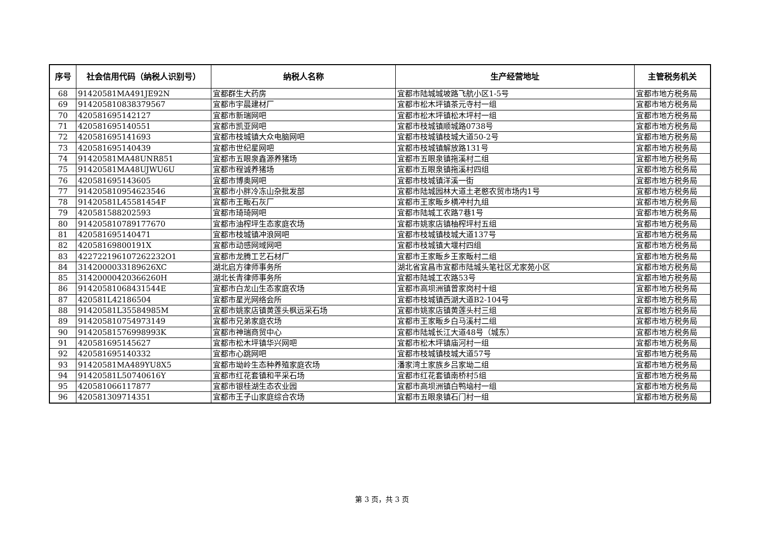| 序号 | 社会信用代码（纳税人识别号） | 纳税人名称 | 生产经营地址 | 主管税务机关 |
| --- | --- | --- | --- | --- |
| 68 | 91420581MA491JE92N | 宜都群生大药房 | 宜都市陆城城坡路飞航小区1-5号 | 宜都市地方税务局 |
| 69 | 914205810838379567 | 宜都市宇晨建材厂 | 宜都市松木坪镇茶元寺村一组 | 宜都市地方税务局 |
| 70 | 420581695142127 | 宜都市新瑞网吧 | 宜都市松木坪镇松木坪村一组 | 宜都市地方税务局 |
| 71 | 420581695140551 | 宜都市凯亚网吧 | 宜都市枝城镇顺城路0738号 | 宜都市地方税务局 |
| 72 | 420581695141693 | 宜都市枝城镇大众电脑网吧 | 宜都市枝城镇枝城大道50-2号 | 宜都市地方税务局 |
| 73 | 420581695140439 | 宜都市世纪星网吧 | 宜都市枝城镇解放路131号 | 宜都市地方税务局 |
| 74 | 91420581MA48UNR851 | 宜都市五眼泉鑫源养猪场 | 宜都市五眼泉镇拖溪村二组 | 宜都市地方税务局 |
| 75 | 91420581MA48UJWU6U | 宜都市程诚养猪场 | 宜都市五眼泉镇拖溪村四组 | 宜都市地方税务局 |
| 76 | 420581695143605 | 宜都市博奥网吧 | 宜都市枝城镇洋溪一街 | 宜都市地方税务局 |
| 77 | 914205810954623546 | 宜都市小胖冷冻山杂批发部 | 宜都市陆城园林大道土老憨农贸市场内1号 | 宜都市地方税务局 |
| 78 | 91420581L45581454F | 宜都市王畈石灰厂 | 宜都市王家畈乡横冲村九组 | 宜都市地方税务局 |
| 79 | 420581588202593 | 宜都市琦琦网吧 | 宜都市陆城工农路7巷1号 | 宜都市地方税务局 |
| 80 | 914205810789177670 | 宜都市油榨坪生态家庭农场 | 宜都市姚家店镇柚榨坪村五组 | 宜都市地方税务局 |
| 81 | 420581695140471 | 宜都市枝城镇冲浪网吧 | 宜都市枝城镇枝城大道137号 | 宜都市地方税务局 |
| 82 | 42058169800191X | 宜都市动感网域网吧 | 宜都市枝城镇大堰村四组 | 宜都市地方税务局 |
| 83 | 422722196107262232O1 | 宜都市龙腾工艺石材厂 | 宜都市王家畈乡王家畈村二组 | 宜都市地方税务局 |
| 84 | 3142000033189626XC | 湖北启方律师事务所 | 湖北省宜昌市宜都市陆城头笔社区尤家苑小区 | 宜都市地方税务局 |
| 85 | 31420000420366260H | 湖北长青律师事务所 | 宜都市陆城工农路53号 | 宜都市地方税务局 |
| 86 | 9142058106843​1544E | 宜都市白龙山生态家庭农场 | 宜都市高坝洲镇曾家岗村十组 | 宜都市地方税务局 |
| 87 | 420581L42186504 | 宜都市星光网络会所 | 宜都市枝城镇西湖大道B2-104号 | 宜都市地方税务局 |
| 88 | 91420581L35584985M | 宜都市姚家店镇黄莲头枫远采石场 | 宜都市姚家店镇黄莲头村三组 | 宜都市地方税务局 |
| 89 | 914205810754973149 | 宜都市兄弟家庭农场 | 宜都市王家畈乡白马溪村二组 | 宜都市地方税务局 |
| 90 | 91420581576998993K | 宜都市神瑞商贸中心 | 宜都市陆城长江大道48号（城东） | 宜都市地方税务局 |
| 91 | 420581695145627 | 宜都市松木坪镇华兴网吧 | 宜都市松木坪镇庙河村一组 | 宜都市地方税务局 |
| 92 | 420581695140332 | 宜都市心跳网吧 | 宜都市枝城镇枝城大道57号 | 宜都市地方税务局 |
| 93 | 91420581MA489YU8X5 | 宜都市坳岭生态种养殖家庭农场 | 潘家湾土家族乡吕家坳二组 | 宜都市地方税务局 |
| 94 | 91420581L50740616Y | 宜都市红花套镇和平采石场 | 宜都市红花套镇南桥村5组 | 宜都市地方税务局 |
| 95 | 420581066117877 | 宜都市银桂湖生态农业园 | 宜都市高坝洲镇白鸭垴村一组 | 宜都市地方税务局 |
| 96 | 420581309714351 | 宜都市王子山家庭综合农场 | 宜都市五眼泉镇石门村一组 | 宜都市地方税务局 |
第 3 页，共 3 页